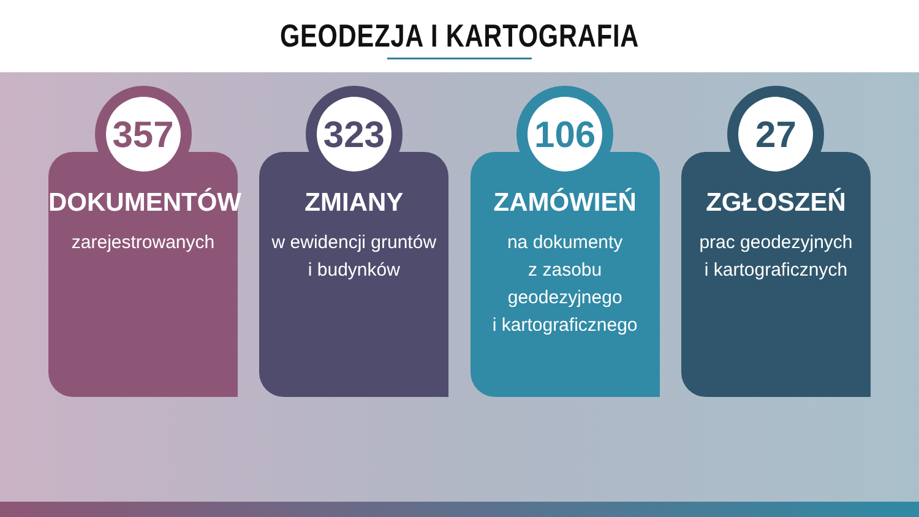GEODEZJA I KARTOGRAFIA
357
DOKUMENTÓW
zarejestrowanych
323
ZMIANY
w ewidencji gruntów
i budynków
106
ZAMÓWIEŃ
na dokumenty
z zasobu
geodezyjnego
i kartograficznego
27
ZGŁOSZEŃ
prac geodezyjnych
i kartograficznych